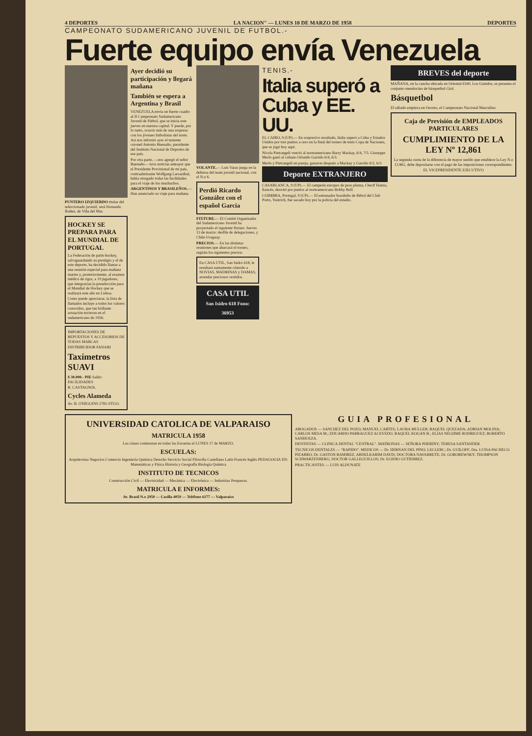4 DEPORTES LA NACION" — LUNES 10 DE MARZO DE 1958 DEPORTES
CAMPEONATO SUDAMERICANO JUVENIL DE FUTBOL.-
Fuerte equipo envía Venezuela
PUNTERO IZQUIERDO titular del seleccionado juvenil, será Fernando Ibañez, de Viña del Mar.
HOCKEY SE PREPARA PARA EL MUNDIAL DE PORTUGAL
La Federación de patín-hockey, salvaguardando su prestigio y el de este deporte, ha decidido llamar a una reunión especial para mañana martes y, posteriormente, al examen médico de rigor, a 19 jugadores, que integrarían la preselección para el Mundial de Hockey que se realizará este año en Lisboa.
Como puede apreciarse, la lista de llamados incluye a todos los valores conocidos, que tan brillante actuación tuvieron en el sudamericano de 1956.
IMPORTACIONES DE REPUESTOS Y ACCESORIOS DE TODAS MARCAS
DISTRIBUIDOR FANABI
Taxímetros SUAVI
$ 30.000.- PIE Saldo: FACILIDADES
R. CASTAGNOL
Cycles Alameda
Av. B. O'HIGGINS 2781-STGO.
Ayer decidió su participación y llegará mañana
También se espera a Argentina y Brasil
VENEZUELA envía un fuerte cuadro al II Campeonato Sudamericano Juvenil de Fútbol, que se inicia este jueves en nuestra capital. Y puede, por lo tanto, ocurrir más de una sorpresa con los jóvenes futbolistas del norte. Así nos informó ayer el teniente coronel Antonio Buenaño, presidente del Instituto Nacional de Deportes de ese país.
Por otra parte, —nos agregó el señor Buenaño— tuve noticias anteayer que el Presidente Provisional de mi país, contraalmirante Wolfgang Larrazábal, había otorgado todas las facilidades para el viaje de los muchachos.
ARGENTINOS Y BRASILEÑOS.— Han anunciado su viaje para mañana.
VOLANTE.— Luis Varas juega en la defensa del team juvenil nacional, con el N.o 6.
Perdió Ricardo González con el español García
FIXTURE.— El Comité Organizador del Sudamericano Juvenil ha proyectado el siguiente fixture: Jueves 13 de marzo: desfile de delegaciones, y Chile-Uruguay.
PRECIOS.— En las distintas reuniones que abarcará el torneo, regirán los siguientes precios.
En CASA UTIL, San Isidro 618, le resultará sumamente cómodo a NOVIAS, MADRINAS y DAMAS, arrendar preciosos vestidos.
CASA UTIL
San Isidro 618 Fono: 36953
TENIS.-
Italia superó a Cuba y EE. UU.
EL CAIRO, 9 (UP).— En sorpresivo resultado, Italia superó a Cuba y Estados Unidos por tres puntos a cero en la final del torneo de tenis Copa de Naciones, que se jugó hoy aquí.
Nicola Pietrangeli venció al norteamericano Barry Mackay, 6/4, 7/5. Giuseppe Merlo ganó al cubano Orlando Garrido 6/4, 6/3.
Merlo y Pietrangeli en pareja, ganaron después a Mackay y Garrido 6/2, 6/3.
Deporte EXTRANJERO
CASABLANCA, 9 (UP).— El campeón europeo de peso pluma, Cherif Hamia, francés, derrotó por puntos al norteamericano Bobby Bell.
COIMBRA, Portugal, 9 (UP).— El entrenador brasileño de fútbol del Club Porto, Yustrich, fue sacado hoy por la policía del estadio.
BREVES del deporte
MAÑANA, en la cancha ubicada en Oriental 6160, Los Guindos, se presenta el conjunto mendocino de básquetbol Giol.
Básquetbol
El sábado empieza en Osorno, el Campeonato Nacional Masculino
Caja de Previsión de EMPLEADOS PARTICULARES
CUMPLIMIENTO DE LA LEY Nº 12,861
La segunda cuota de la diferencia de mayor sueldo que establece la Ley N.o 12.861, debe depositarse con el pago de las imposiciones correspondientes.
EL VICEPRESIDENTE EJECUTIVO
UNIVERSIDAD CATOLICA DE VALPARAISO
MATRICULA 1958
Las clases comienzan en todas las Escuelas el LUNES 17 de MARZO.
ESCUELAS:
Arquitectura Negocios Comercio Ingeniería Química Derecho Servicio Social Filosofía Castellano Latín Francés Inglés PEDAGOGIA EN: Matemáticas y Física Historia y Geografía Biología Química
INSTITUTO DE TECNICOS
Construcción Civil — Electricidad — Mecánica — Electrónica — Industrias Pesqueras.
MATRICULA E INFORMES:
Av. Brasil N.o 2950 — Casilla 4059 — Teléfono 6177 — Valparaíso
GUIA PROFESIONAL
ABOGADOS — SANCHEZ DEL POZO; MANUEL CARTES; LAURA MULLER; RAQUEL QUEZADA; ADRIAN MOLINA; CARLOS MESA M.; EDUARDO PARRAGUEZ ACEVEDO. RAQUEL KOGAN B.; ELIAS NEGHME RODRIGUEZ; ROBERTO SANHUEZA.
DENTISTAS — CLINICA DENTAL "CENTRAL". MATRONAS — SEÑORA PHERINY; TERESA SANTANDER.
TECNICOS DENTALES — "RAPIDO". MEDICOS — Dr. HERNAN DEL PINO; LECLERC; Dr. GUILOFF; Dra. LUISA PACHECO PIZARRO; Dr. GASTON RAMIREZ; ABDELKARIM DAVIS; DOCTORA NAVARRETE; Dr. GOROBEWSKY; THOMPSON SCHWARZENBERG; DOCTOR GALLEGUILLOS; Dr. EGIDIO GUTIERREZ.
PRACTICANTES — LUIS ALDUNATE